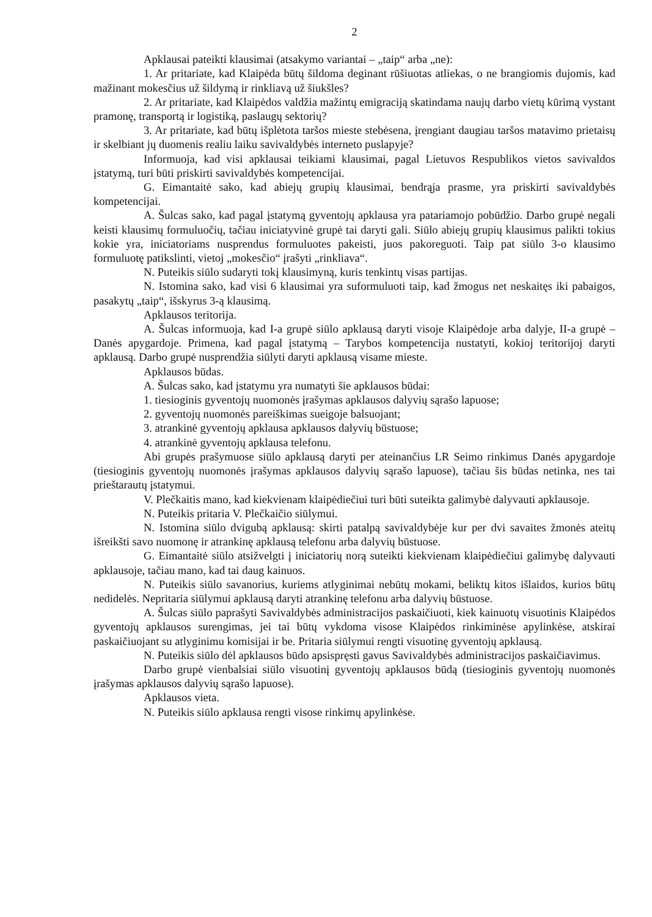2
Apklausai pateikti klausimai (atsakymo variantai – „taip“ arba „ne):
1. Ar pritariate, kad Klaipėda būtų šildoma deginant rūšiuotas atliekas, o ne brangiomis dujomis, kad mažinant mokesčius už šildymą ir rinkliavą už šiukšles?
2. Ar pritariate, kad Klaipėdos valdžia mažintų emigraciją skatindama naujų darbo vietų kūrimą vystant pramonę, transportą ir logistiką, paslaugų sektorių?
3. Ar pritariate, kad būtų išplėtota taršos mieste stebėsena, įrengiant daugiau taršos matavimo prietaisų ir skelbiant jų duomenis realiu laiku savivaldybės interneto puslapyje?
Informuoja, kad visi apklausai teikiami klausimai, pagal Lietuvos Respublikos vietos savivaldos įstatymą, turi būti priskirti savivaldybės kompetencijai.
G. Eimantaitė sako, kad abiejų grupių klausimai, bendrąja prasme, yra priskirti savivaldybės kompetencijai.
A. Šulcas sako, kad pagal įstatymą gyventojų apklausa yra patariamojo pobūdžio. Darbo grupė negali keisti klausimų formuluočių, tačiau iniciatyvinė grupė tai daryti gali. Siūlo abiejų grupių klausimus palikti tokius kokie yra, iniciatoriams nusprendus formuluotes pakeisti, juos pakoreguoti. Taip pat siūlo 3-o klausimo formuluotę patikslinti, vietoj „mokesčio“ įrašyti „rinkliava“.
N. Puteikis siūlo sudaryti tokį klausimyną, kuris tenkintų visas partijas.
N. Istomina sako, kad visi 6 klausimai yra suformuluoti taip, kad žmogus net neskaitęs iki pabaigos, pasakytų „taip“, išskyrus 3-ą klausimą.
Apklausos teritorija.
A. Šulcas informuoja, kad I-a grupė siūlo apklausą daryti visoje Klaipėdoje arba dalyje, II-a grupė – Danės apygardoje. Primena, kad pagal įstatymą – Tarybos kompetencija nustatyti, kokioj teritorijoj daryti apklausą. Darbo grupė nusprendžia siūlyti daryti apklausą visame mieste.
Apklausos būdas.
A. Šulcas sako, kad įstatymu yra numatyti šie apklausos būdai:
1. tiesioginis gyventojų nuomonės įrašymas apklausos dalyvių sąrašo lapuose;
2. gyventojų nuomonės pareiškimas sueigoje balsuojant;
3. atrankinė gyventojų apklausa apklausos dalyvių būstuose;
4. atrankinė gyventojų apklausa telefonu.
Abi grupės prašymuose siūlo apklausą daryti per ateinančius LR Seimo rinkimus Danės apygardoje (tiesioginis gyventojų nuomonės įrašymas apklausos dalyvių sąrašo lapuose), tačiau šis būdas netinka, nes tai prieštarautų įstatymui.
V. Plečkaitis mano, kad kiekvienam klaipėdiečiui turi būti suteikta galimybė dalyvauti apklausoje.
N. Puteikis pritaria V. Plečkaičio siūlymui.
N. Istomina siūlo dvigubą apklausą: skirti patalpą savivaldybėje kur per dvi savaites žmonės ateitų išreikšti savo nuomonę ir atrankinę apklausą telefonu arba dalyvių būstuose.
G. Eimantaitė siūlo atsižvelgti į iniciatorių norą suteikti kiekvienam klaipėdiečiui galimybę dalyvauti apklausoje, tačiau mano, kad tai daug kainuos.
N. Puteikis siūlo savanorius, kuriems atlyginimai nebūtų mokami, beliktų kitos išlaidos, kurios būtų nedidelės. Nepritaria siūlymui apklausą daryti atrankinę telefonu arba dalyvių būstuose.
A. Šulcas siūlo paprašyti Savivaldybės administracijos paskaičiuoti, kiek kainuotų visuotinis Klaipėdos gyventojų apklausos surengimas, jei tai būtų vykdoma visose Klaipėdos rinkiminėse apylinkėse, atskirai paskaičiuojant su atlyginimu komisijai ir be. Pritaria siūlymui rengti visuotinę gyventojų apklausą.
N. Puteikis siūlo dėl apklausos būdo apsispręsti gavus Savivaldybės administracijos paskaičiavimus.
Darbo grupė vienbalsiai siūlo visuotinį gyventojų apklausos būdą (tiesioginis gyventojų nuomonės įrašymas apklausos dalyvių sąrašo lapuose).
Apklausos vieta.
N. Puteikis siūlo apklausa rengti visose rinkimų apylinkėse.